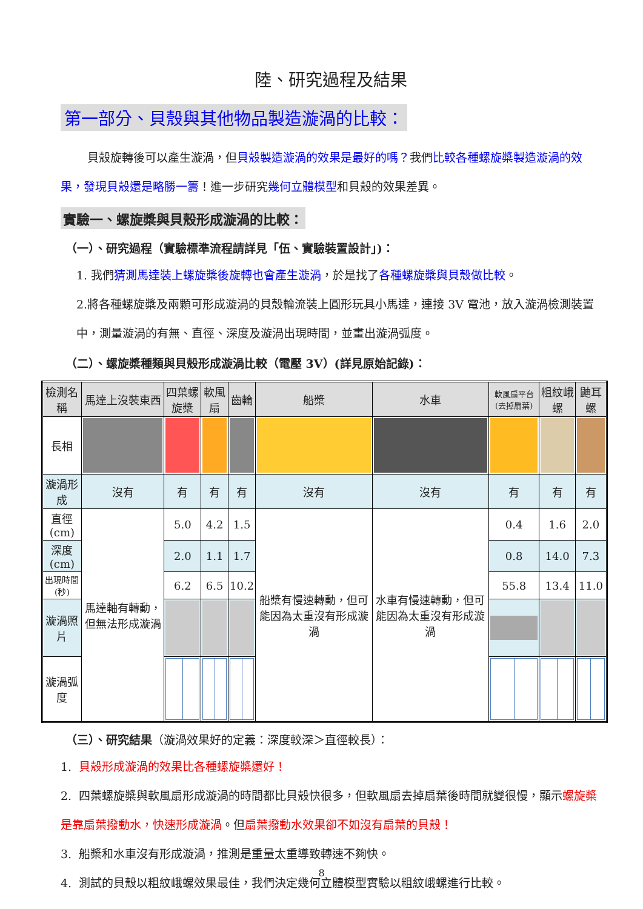陸、研究過程及結果
第一部分、貝殼與其他物品製造漩渦的比較：
貝殼旋轉後可以產生漩渦，但貝殼製造漩渦的效果是最好的嗎？我們比較各種螺旋槳製造漩渦的效果，發現貝殼還是略勝一籌！進一步研究幾何立體模型和貝殼的效果差異。
實驗一、螺旋槳與貝殼形成漩渦的比較：
（一）、研究過程（實驗標準流程請詳見「伍、實驗裝置設計」)：
1. 我們猜測馬達裝上螺旋槳後旋轉也會產生漩渦，於是找了各種螺旋槳與貝殼做比較。
2.將各種螺旋槳及兩顆可形成漩渦的貝殼輪流裝上圓形玩具小馬達，連接 3V 電池，放入漩渦檢測裝置中，測量漩渦的有無、直徑、深度及漩渦出現時間，並畫出漩渦弧度。
（二）、螺旋槳種類與貝殼形成漩渦比較（電壓 3V）(詳見原始記錄)：
| 檢測名稱 | 馬達上沒裝東西 | 四葉螺旋槳 | 軟風扇 | 齒輪 | 船槳 | 水車 | 軟風扇平台(去掉扇葉) | 粗紋峨螺 | 鼬耳螺 |
| 長相 | | | | | | | | | |
| 漩渦形成 | 沒有 | 有 | 有 | 有 | 沒有 | 沒有 | 有 | 有 | 有 |
| 直徑(cm) | 馬達軸有轉動，但無法形成漩渦 | 5.0 | 4.2 | 1.5 | 船槳有慢速轉動，但可能因為太重沒有形成漩渦 | 水車有慢速轉動，但可能因為太重沒有形成漩渦 | 0.4 | 1.6 | 2.0 |
| 深度(cm) | | 2.0 | 1.1 | 1.7 | | | 0.8 | 14.0 | 7.3 |
| 出現時間(秒) | | 6.2 | 6.5 | 10.2 | | | 55.8 | 13.4 | 11.0 |
| 漩渦照片 | | | | | | | | | |
| 漩渦弧度 | | | | | | | | | |
（三）、研究結果（漩渦效果好的定義：深度較深＞直徑較長）：
1. 貝殼形成漩渦的效果比各種螺旋槳還好！
2. 四葉螺旋槳與軟風扇形成漩渦的時間都比貝殼快很多，但軟風扇去掉扇葉後時間就變很慢，顯示螺旋槳是靠扇葉撥動水，快速形成漩渦。但扇葉撥動水效果卻不如沒有扇葉的貝殼！
3. 船槳和水車沒有形成漩渦，推測是重量太重導致轉速不夠快。
4. 測試的貝殼以粗紋峨螺效果最佳，我們決定幾何立體模型實驗以粗紋峨螺進行比較。
8